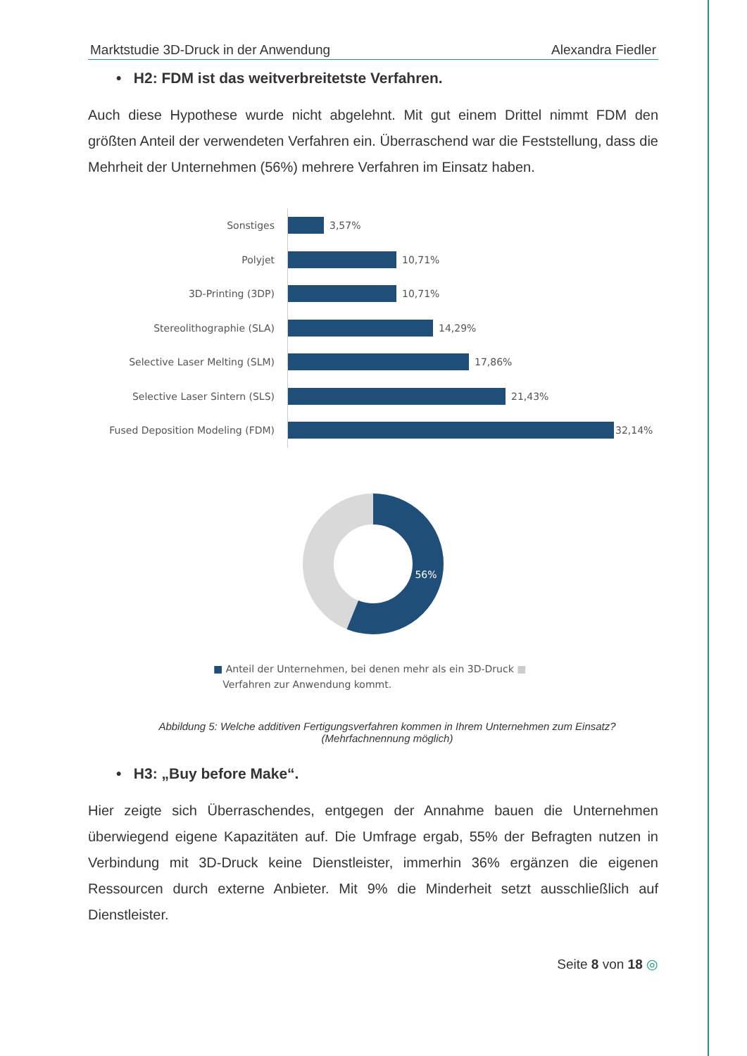Marktstudie 3D-Druck in der Anwendung Alexandra Fiedler
• H2: FDM ist das weitverbreitetste Verfahren.
Auch diese Hypothese wurde nicht abgelehnt. Mit gut einem Drittel nimmt FDM den größten Anteil der verwendeten Verfahren ein. Überraschend war die Feststellung, dass die Mehrheit der Unternehmen (56%) mehrere Verfahren im Einsatz haben.
Sonstiges
3,57%
Polyjet
10,71%
3D-Printing (3DP)
10,71%
Stereolithographie (SLA)
14,29%
Selective Laser Melting (SLM)
17,86%
Selective Laser Sintern (SLS)
21,43%
Fused Deposition Modeling (FDM)
32,14%
56%
■ Anteil der Unternehmen, bei denen mehr als ein 3D-Druck ■
Verfahren zur Anwendung kommt.
Abbildung 5: Welche additiven Fertigungsverfahren kommen in Ihrem Unternehmen zum Einsatz? (Mehrfachnennung möglich)
• H3: „Buy before Make“.
Hier zeigte sich Überraschendes, entgegen der Annahme bauen die Unternehmen überwiegend eigene Kapazitäten auf. Die Umfrage ergab, 55% der Befragten nutzen in Verbindung mit 3D-Druck keine Dienstleister, immerhin 36% ergänzen die eigenen Ressourcen durch externe Anbieter. Mit 9% die Minderheit setzt ausschließlich auf Dienstleister.
Seite 8 von 18 ◎